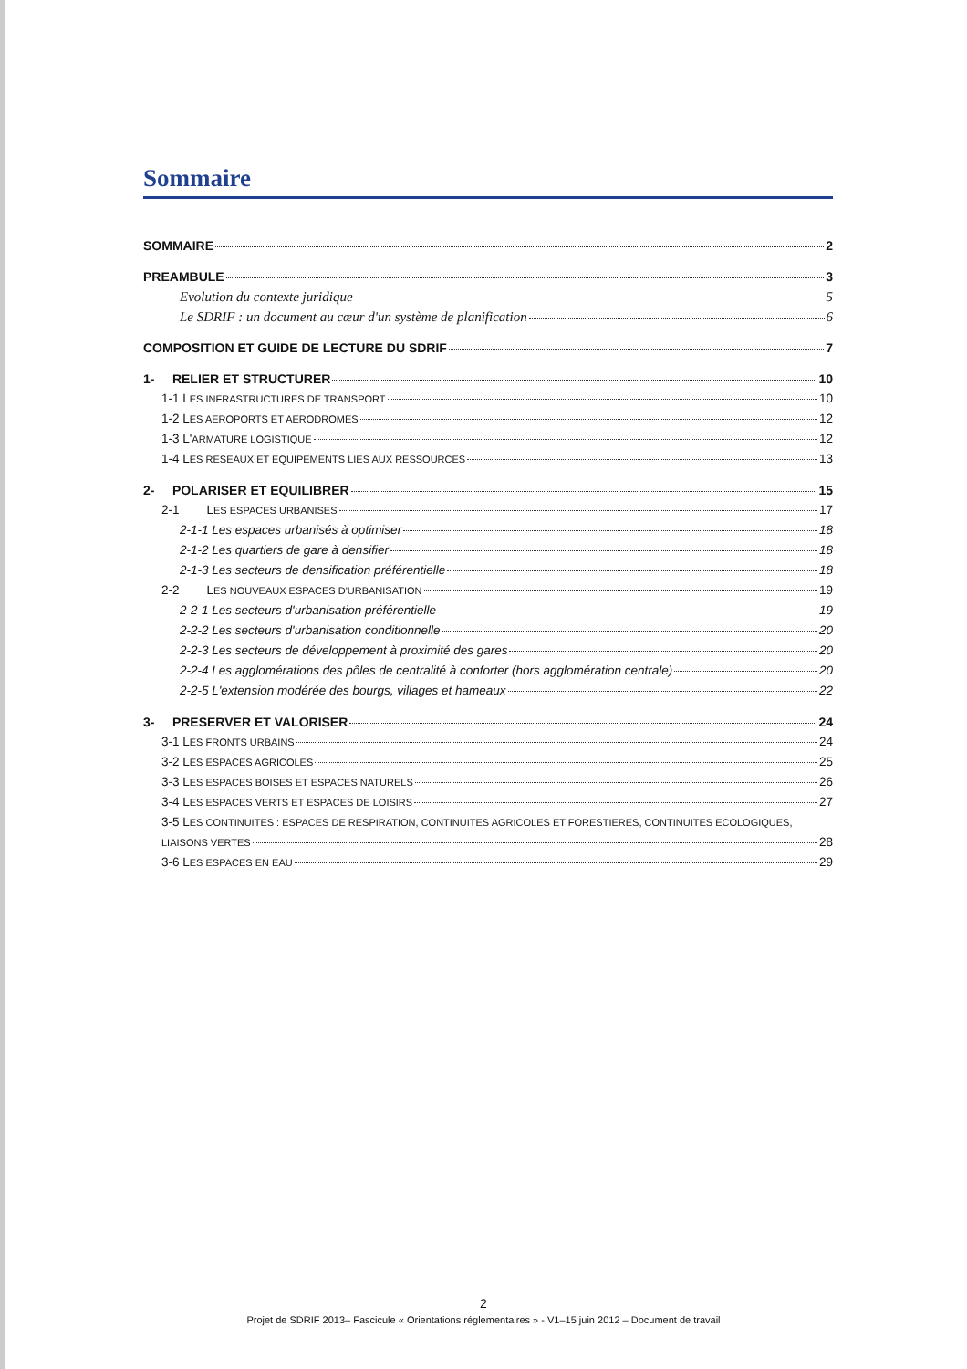Sommaire
SOMMAIRE 2
PREAMBULE 3
Evolution du contexte juridique 5
Le SDRIF : un document au cœur d'un système de planification 6
COMPOSITION ET GUIDE DE LECTURE DU SDRIF 7
1- RELIER ET STRUCTURER 10
1-1 LES INFRASTRUCTURES DE TRANSPORT 10
1-2 LES AEROPORTS ET AERODROMES 12
1-3 L'ARMATURE LOGISTIQUE 12
1-4 LES RESEAUX ET EQUIPEMENTS LIES AUX RESSOURCES 13
2- POLARISER ET EQUILIBRER 15
2-1 LES ESPACES URBANISES 17
2-1-1 Les espaces urbanisés à optimiser 18
2-1-2 Les quartiers de gare à densifier 18
2-1-3 Les secteurs de densification préférentielle 18
2-2 LES NOUVEAUX ESPACES D'URBANISATION 19
2-2-1 Les secteurs d'urbanisation préférentielle 19
2-2-2 Les secteurs d'urbanisation conditionnelle 20
2-2-3 Les secteurs de développement à proximité des gares 20
2-2-4 Les agglomérations des pôles de centralité à conforter (hors agglomération centrale) 20
2-2-5 L'extension modérée des bourgs, villages et hameaux 22
3- PRESERVER ET VALORISER 24
3-1 LES FRONTS URBAINS 24
3-2 LES ESPACES AGRICOLES 25
3-3 LES ESPACES BOISES ET ESPACES NATURELS 26
3-4 LES ESPACES VERTS ET ESPACES DE LOISIRS 27
3-5 LES CONTINUITES : ESPACES DE RESPIRATION, CONTINUITES AGRICOLES ET FORESTIERES, CONTINUITES ECOLOGIQUES,
LIAISONS VERTES 28
3-6 LES ESPACES EN EAU 29
2
Projet de SDRIF 2013– Fascicule « Orientations réglementaires » - V1–15 juin 2012 – Document de travail